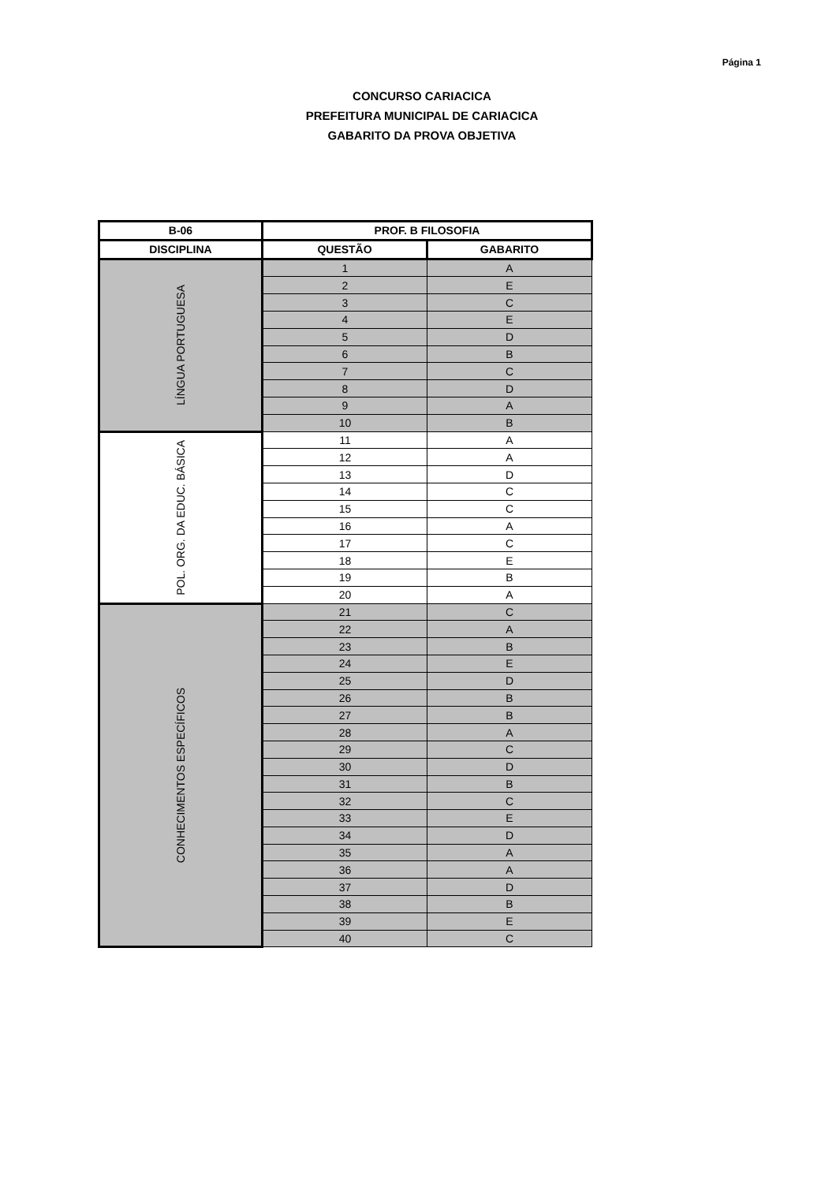Página 1
CONCURSO CARIACICA
PREFEITURA MUNICIPAL DE CARIACICA
GABARITO DA PROVA OBJETIVA
| B-06 | PROF. B FILOSOFIA | |
| --- | --- | --- |
| DISCIPLINA | QUESTÃO | GABARITO |
| LÍNGUA PORTUGUESA | 1 | A |
| | 2 | E |
| | 3 | C |
| | 4 | E |
| | 5 | D |
| | 6 | B |
| | 7 | C |
| | 8 | D |
| | 9 | A |
| | 10 | B |
| POL. ORG. DA EDUC. BÁSICA | 11 | A |
| | 12 | A |
| | 13 | D |
| | 14 | C |
| | 15 | C |
| | 16 | A |
| | 17 | C |
| | 18 | E |
| | 19 | B |
| | 20 | A |
| CONHECIMENTOS ESPECÍFICOS | 21 | C |
| | 22 | A |
| | 23 | B |
| | 24 | E |
| | 25 | D |
| | 26 | B |
| | 27 | B |
| | 28 | A |
| | 29 | C |
| | 30 | D |
| | 31 | B |
| | 32 | C |
| | 33 | E |
| | 34 | D |
| | 35 | A |
| | 36 | A |
| | 37 | D |
| | 38 | B |
| | 39 | E |
| | 40 | C |